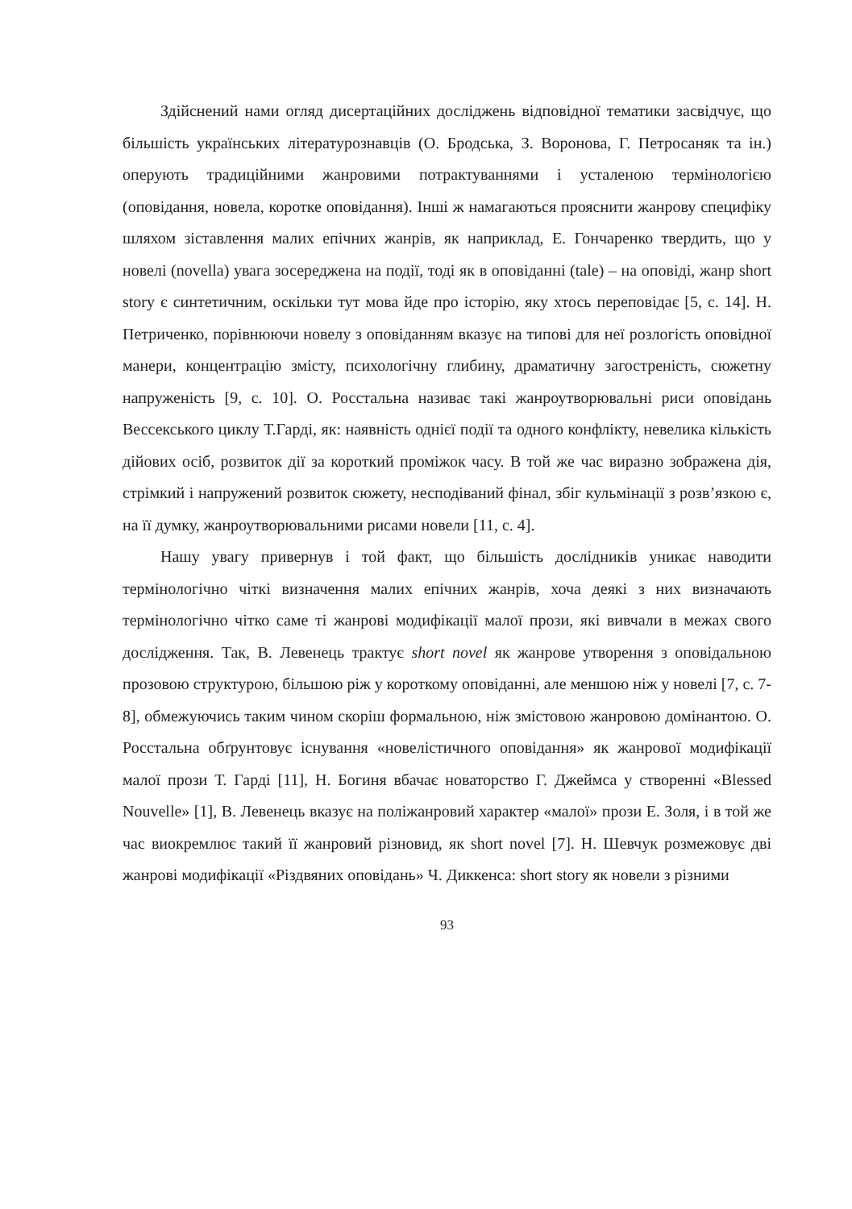Здійснений нами огляд дисертаційних досліджень відповідної тематики засвідчує, що більшість українських літературознавців (О. Бродська, З. Воронова, Г. Петросаняк та ін.) оперують традиційними жанровими потрактуваннями і усталеною термінологією (оповідання, новела, коротке оповідання). Інші ж намагаються прояснити жанрову специфіку шляхом зіставлення малих епічних жанрів, як наприклад, Е. Гончаренко твердить, що у новелі (novella) увага зосереджена на події, тоді як в оповіданні (tale) – на оповіді, жанр short story є синтетичним, оскільки тут мова йде про історію, яку хтось переповідає [5, с. 14]. Н. Петриченко, порівнюючи новелу з оповіданням вказує на типові для неї розлогість оповідної манери, концентрацію змісту, психологічну глибину, драматичну загостреність, сюжетну напруженість [9, с. 10]. О. Росстальна називає такі жанроутворювальні риси оповідань Вессекського циклу Т.Гарді, як: наявність однієї події та одного конфлікту, невелика кількість дійових осіб, розвиток дії за короткий проміжок часу. В той же час виразно зображена дія, стрімкий і напружений розвиток сюжету, несподіваний фінал, збіг кульмінації з розв’язкою є, на її думку, жанроутворювальними рисами новели [11, с. 4].
Нашу увагу привернув і той факт, що більшість дослідників уникає наводити термінологічно чіткі визначення малих епічних жанрів, хоча деякі з них визначають термінологічно чітко саме ті жанрові модифікації малої прози, які вивчали в межах свого дослідження. Так, В. Левенець трактує short novel як жанрове утворення з оповідальною прозовою структурою, більшою ріж у короткому оповіданні, але меншою ніж у новелі [7, с. 7-8], обмежуючись таким чином скоріш формальною, ніж змістовою жанровою домінантою. О. Росстальна обґрунтовує існування «новелістичного оповідання» як жанрової модифікації малої прози Т. Гарді [11], Н. Богиня вбачає новаторство Г. Джеймса у створенні «Blessed Nouvelle» [1], В. Левенець вказує на поліжанровий характер «малої» прози Е. Золя, і в той же час виокремлює такий її жанровий різновид, як short novel [7]. Н. Шевчук розмежовує дві жанрові модифікації «Різдвяних оповідань» Ч. Диккенса: short story як новели з різними
93